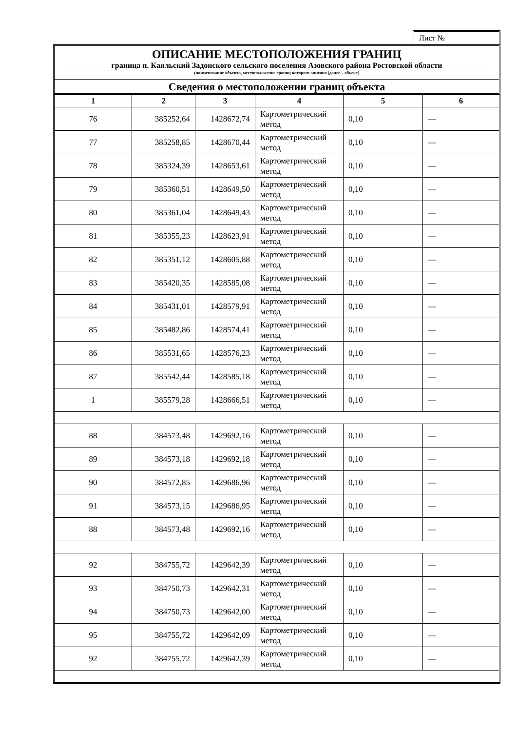Лист №
ОПИСАНИЕ МЕСТОПОЛОЖЕНИЯ ГРАНИЦ
граница п. Каяльский Задонского сельского поселения Азовского района Ростовской области
(наименование объекта, местоположение границ которого описано (далее – объект)
Сведения о местоположении границ объекта
| 1 | 2 | 3 | 4 | 5 | 6 |
| --- | --- | --- | --- | --- | --- |
| 76 | 385252,64 | 1428672,74 | Картометрический метод | 0,10 | — |
| 77 | 385258,85 | 1428670,44 | Картометрический метод | 0,10 | — |
| 78 | 385324,39 | 1428653,61 | Картометрический метод | 0,10 | — |
| 79 | 385360,51 | 1428649,50 | Картометрический метод | 0,10 | — |
| 80 | 385361,04 | 1428649,43 | Картометрический метод | 0,10 | — |
| 81 | 385355,23 | 1428623,91 | Картометрический метод | 0,10 | — |
| 82 | 385351,12 | 1428605,88 | Картометрический метод | 0,10 | — |
| 83 | 385420,35 | 1428585,08 | Картометрический метод | 0,10 | — |
| 84 | 385431,01 | 1428579,91 | Картометрический метод | 0,10 | — |
| 85 | 385482,86 | 1428574,41 | Картометрический метод | 0,10 | — |
| 86 | 385531,65 | 1428576,23 | Картометрический метод | 0,10 | — |
| 87 | 385542,44 | 1428585,18 | Картометрический метод | 0,10 | — |
| 1 | 385579,28 | 1428666,51 | Картометрический метод | 0,10 | — |
| 88 | 384573,48 | 1429692,16 | Картометрический метод | 0,10 | — |
| 89 | 384573,18 | 1429692,18 | Картометрический метод | 0,10 | — |
| 90 | 384572,85 | 1429686,96 | Картометрический метод | 0,10 | — |
| 91 | 384573,15 | 1429686,95 | Картометрический метод | 0,10 | — |
| 88 | 384573,48 | 1429692,16 | Картометрический метод | 0,10 | — |
| 92 | 384755,72 | 1429642,39 | Картометрический метод | 0,10 | — |
| 93 | 384750,73 | 1429642,31 | Картометрический метод | 0,10 | — |
| 94 | 384750,73 | 1429642,00 | Картометрический метод | 0,10 | — |
| 95 | 384755,72 | 1429642,09 | Картометрический метод | 0,10 | — |
| 92 | 384755,72 | 1429642,39 | Картометрический метод | 0,10 | — |